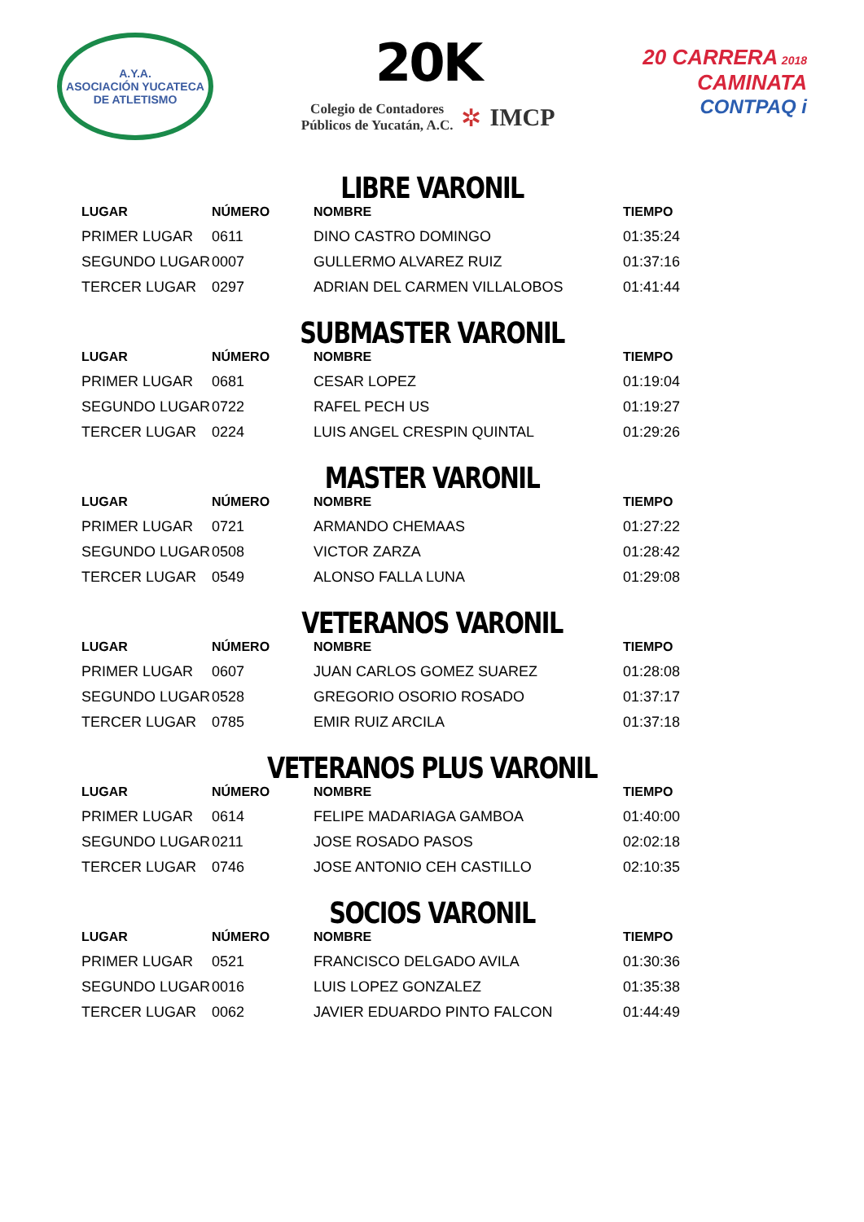A.Y.A.
ASOCIACIÓN YUCATECA DE ATLETISMO
20K
Colegio de Contadores
Públicos de Yucatán, A.C.
✲ IMCP
20 CARRERA 2018
CAMINATA
CONTPAQ i
LIBRE VARONIL
| LUGAR | NÚMERO | NOMBRE | TIEMPO |
| --- | --- | --- | --- |
| PRIMER LUGAR | 0611 | DINO CASTRO DOMINGO | 01:35:24 |
| SEGUNDO LUGAR | 0007 | GULLERMO ALVAREZ RUIZ | 01:37:16 |
| TERCER LUGAR | 0297 | ADRIAN DEL CARMEN VILLALOBOS | 01:41:44 |
SUBMASTER VARONIL
| LUGAR | NÚMERO | NOMBRE | TIEMPO |
| --- | --- | --- | --- |
| PRIMER LUGAR | 0681 | CESAR LOPEZ | 01:19:04 |
| SEGUNDO LUGAR | 0722 | RAFEL PECH US | 01:19:27 |
| TERCER LUGAR | 0224 | LUIS ANGEL CRESPIN QUINTAL | 01:29:26 |
MASTER VARONIL
| LUGAR | NÚMERO | NOMBRE | TIEMPO |
| --- | --- | --- | --- |
| PRIMER LUGAR | 0721 | ARMANDO CHEMAAS | 01:27:22 |
| SEGUNDO LUGAR | 0508 | VICTOR ZARZA | 01:28:42 |
| TERCER LUGAR | 0549 | ALONSO FALLA LUNA | 01:29:08 |
VETERANOS VARONIL
| LUGAR | NÚMERO | NOMBRE | TIEMPO |
| --- | --- | --- | --- |
| PRIMER LUGAR | 0607 | JUAN CARLOS GOMEZ SUAREZ | 01:28:08 |
| SEGUNDO LUGAR | 0528 | GREGORIO OSORIO ROSADO | 01:37:17 |
| TERCER LUGAR | 0785 | EMIR RUIZ ARCILA | 01:37:18 |
VETERANOS PLUS VARONIL
| LUGAR | NÚMERO | NOMBRE | TIEMPO |
| --- | --- | --- | --- |
| PRIMER LUGAR | 0614 | FELIPE MADARIAGA GAMBOA | 01:40:00 |
| SEGUNDO LUGAR | 0211 | JOSE ROSADO PASOS | 02:02:18 |
| TERCER LUGAR | 0746 | JOSE ANTONIO CEH CASTILLO | 02:10:35 |
SOCIOS VARONIL
| LUGAR | NÚMERO | NOMBRE | TIEMPO |
| --- | --- | --- | --- |
| PRIMER LUGAR | 0521 | FRANCISCO DELGADO AVILA | 01:30:36 |
| SEGUNDO LUGAR | 0016 | LUIS LOPEZ GONZALEZ | 01:35:38 |
| TERCER LUGAR | 0062 | JAVIER EDUARDO PINTO FALCON | 01:44:49 |